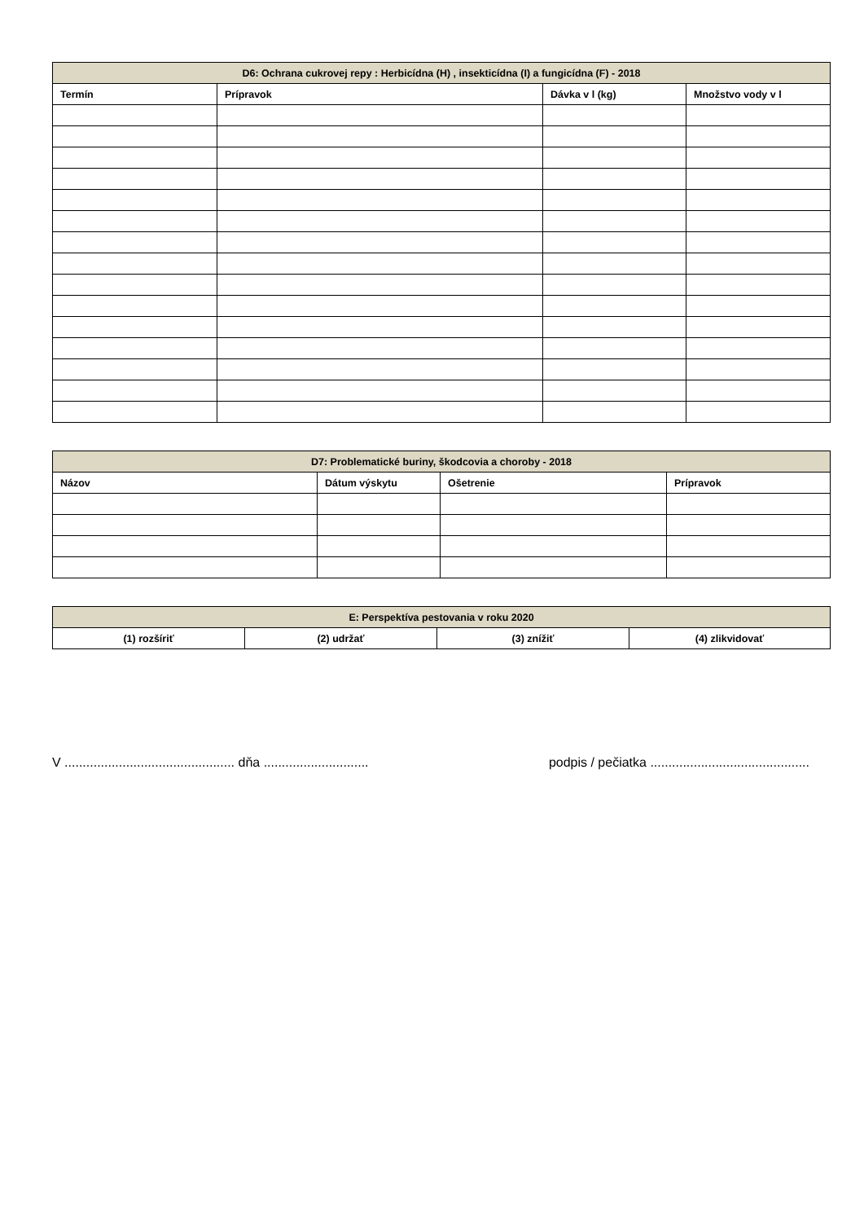| D6: Ochrana cukrovej repy : Herbicídna (H) , insekticídna (I) a fungicídna (F) - 2018 | | | |
| --- | --- | --- | --- |
| Termín | Prípravok | Dávka v l (kg) | Množstvo vody v l |
| D7: Problematické buriny, škodcovia a choroby - 2018 | | | |
| --- | --- | --- | --- |
| Názov | Dátum výskytu | Ošetrenie | Prípravok |
| E: Perspektíva pestovania v roku 2020 | | | |
| --- | --- | --- | --- |
| (1) rozšíriť | (2) udržať | (3) znížiť | (4) zlikvidovať |
V ............................................... dňa ............................. podpis / pečiatka ............................................